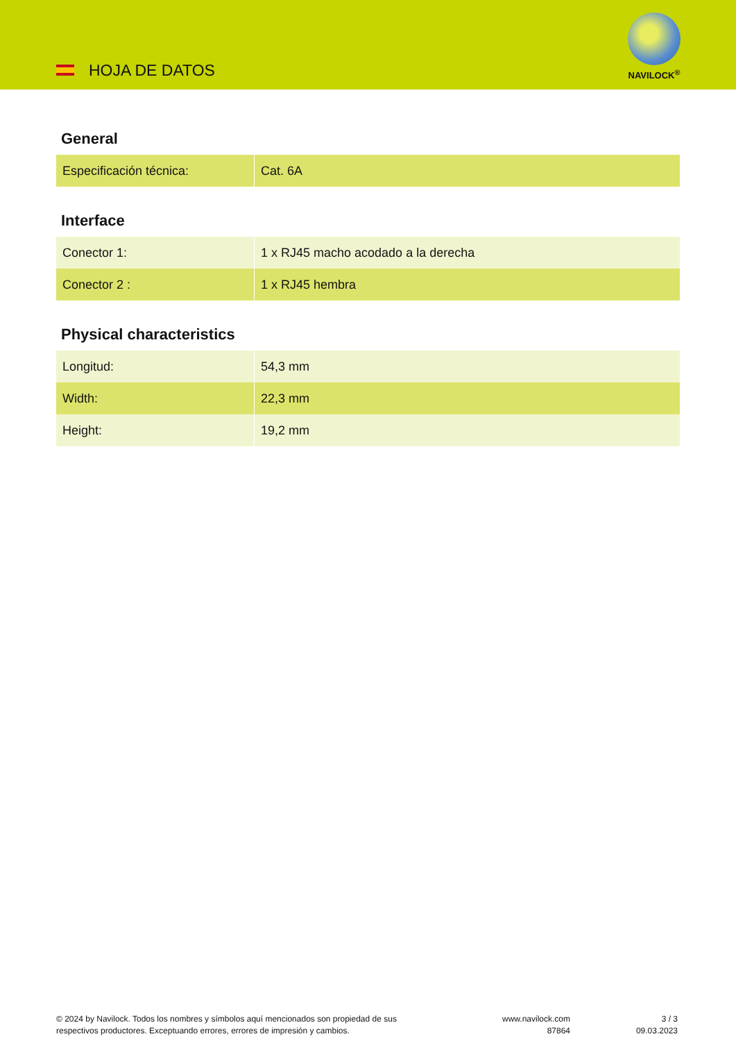HOJA DE DATOS
NAVILOCK<sup>®</sup>
General
| Especificación técnica: | Cat. 6A |
Interface
| Conector 1: | 1 x RJ45 macho acodado a la derecha |
| Conector 2 : | 1 x RJ45 hembra |
Physical characteristics
| Longitud: | 54,3 mm |
| Width: | 22,3 mm |
| Height: | 19,2 mm |
© 2024 by Navilock. Todos los nombres y símbolos aquí mencionados son propiedad de sus
respectivos productores. Exceptuando errores, errores de impresión y cambios.
www.navilock.com
87864
3 / 3
09.03.2023